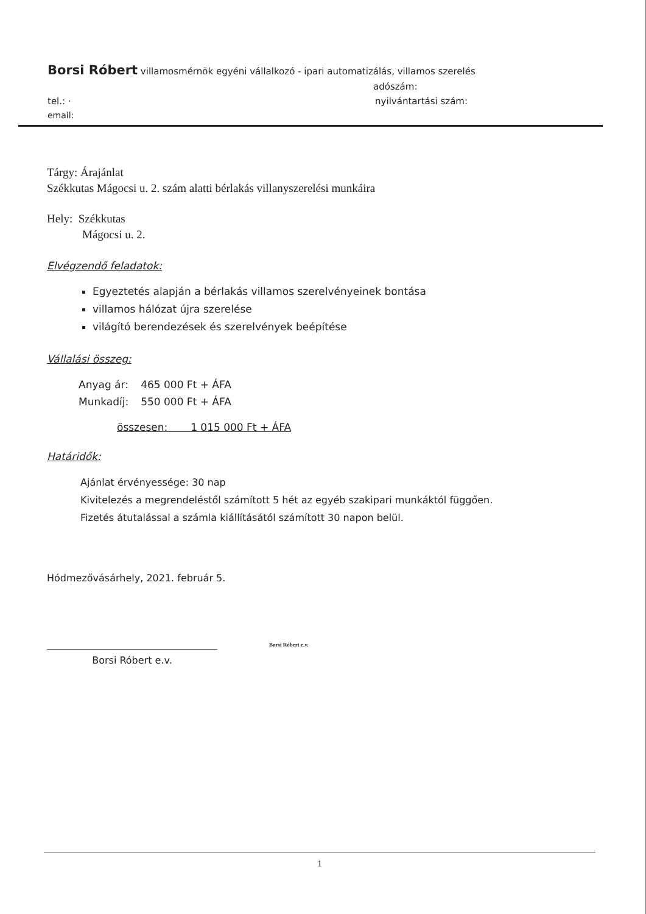Borsi Róbert villamosmérnök egyéni vállalkozó - ipari automatizálás, villamos szerelés
adószám:
tel.: · nyilvántartási szám:
email:
Tárgy: Árajánlat
Székkutas Mágocsi u. 2. szám alatti bérlakás villanyszerelési munkáira
Hely: Székkutas
Mágocsi u. 2.
Elvégzendő feladatok:
Egyeztetés alapján a bérlakás villamos szerelvényeinek bontása
villamos hálózat újra szerelése
világító berendezések és szerelvények beépítése
Vállalási összeg:
| Anyag ár: | 465 000 Ft + ÁFA |
| Munkadíj: | 550 000 Ft + ÁFA |
összesen: 1 015 000 Ft + ÁFA
Határidők:
Ajánlat érvényessége: 30 nap
Kivitelezés a megrendeléstől számított 5 hét az egyéb szakipari munkáktól függően.
Fizetés átutalással a számla kiállításától számított 30 napon belül.
Hódmezővásárhely, 2021. február 5.
Borsi Róbert e.v.
Borsi Róbert e.v.
1